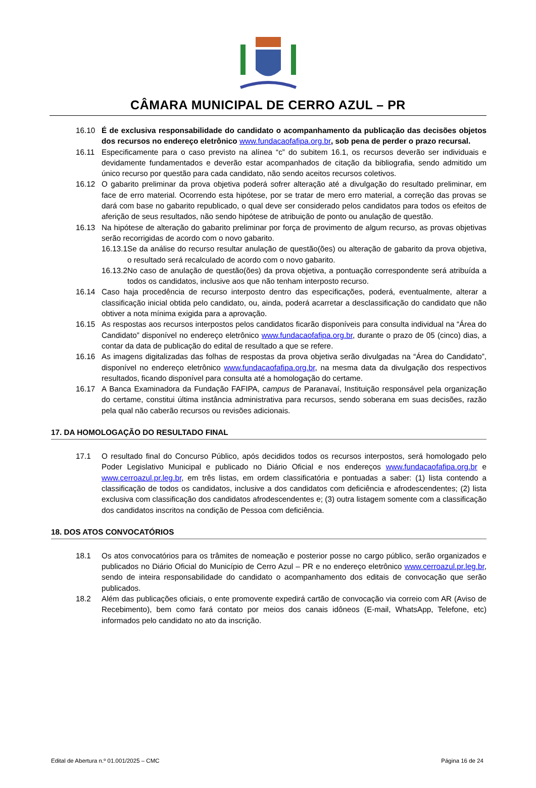CÂMARA MUNICIPAL DE CERRO AZUL – PR
16.10 É de exclusiva responsabilidade do candidato o acompanhamento da publicação das decisões objetos dos recursos no endereço eletrônico www.fundacaofafipa.org.br, sob pena de perder o prazo recursal.
16.11 Especificamente para o caso previsto na alínea “c” do subitem 16.1, os recursos deverão ser individuais e devidamente fundamentados e deverão estar acompanhados de citação da bibliografia, sendo admitido um único recurso por questão para cada candidato, não sendo aceitos recursos coletivos.
16.12 O gabarito preliminar da prova objetiva poderá sofrer alteração até a divulgação do resultado preliminar, em face de erro material. Ocorrendo esta hipótese, por se tratar de mero erro material, a correção das provas se dará com base no gabarito republicado, o qual deve ser considerado pelos candidatos para todos os efeitos de aferição de seus resultados, não sendo hipótese de atribuição de ponto ou anulação de questão.
16.13 Na hipótese de alteração do gabarito preliminar por força de provimento de algum recurso, as provas objetivas serão recorrigidas de acordo com o novo gabarito.
16.13.1Se da análise do recurso resultar anulação de questão(ões) ou alteração de gabarito da prova objetiva, o resultado será recalculado de acordo com o novo gabarito.
16.13.2No caso de anulação de questão(ões) da prova objetiva, a pontuação correspondente será atribuída a todos os candidatos, inclusive aos que não tenham interposto recurso.
16.14 Caso haja procedência de recurso interposto dentro das especificações, poderá, eventualmente, alterar a classificação inicial obtida pelo candidato, ou, ainda, poderá acarretar a desclassificação do candidato que não obtiver a nota mínima exigida para a aprovação.
16.15 As respostas aos recursos interpostos pelos candidatos ficarão disponíveis para consulta individual na “Área do Candidato” disponível no endereço eletrônico www.fundacaofafipa.org.br, durante o prazo de 05 (cinco) dias, a contar da data de publicação do edital de resultado a que se refere.
16.16 As imagens digitalizadas das folhas de respostas da prova objetiva serão divulgadas na “Área do Candidato”, disponível no endereço eletrônico www.fundacaofafipa.org.br, na mesma data da divulgação dos respectivos resultados, ficando disponível para consulta até a homologação do certame.
16.17 A Banca Examinadora da Fundação FAFIPA, campus de Paranavaí, Instituição responsável pela organização do certame, constitui última instância administrativa para recursos, sendo soberana em suas decisões, razão pela qual não caberão recursos ou revisões adicionais.
17. DA HOMOLOGAÇÃO DO RESULTADO FINAL
17.1 O resultado final do Concurso Público, após decididos todos os recursos interpostos, será homologado pelo Poder Legislativo Municipal e publicado no Diário Oficial e nos endereços www.fundacaofafipa.org.br e www.cerroazul.pr.leg.br, em três listas, em ordem classificatória e pontuadas a saber: (1) lista contendo a classificação de todos os candidatos, inclusive a dos candidatos com deficiência e afrodescendentes; (2) lista exclusiva com classificação dos candidatos afrodescendentes e; (3) outra listagem somente com a classificação dos candidatos inscritos na condição de Pessoa com deficiência.
18. DOS ATOS CONVOCATÓRIOS
18.1 Os atos convocatórios para os trâmites de nomeação e posterior posse no cargo público, serão organizados e publicados no Diário Oficial do Município de Cerro Azul – PR e no endereço eletrônico www.cerroazul.pr.leg.br, sendo de inteira responsabilidade do candidato o acompanhamento dos editais de convocação que serão publicados.
18.2 Além das publicações oficiais, o ente promovente expedirá cartão de convocação via correio com AR (Aviso de Recebimento), bem como fará contato por meios dos canais idôneos (E-mail, WhatsApp, Telefone, etc) informados pelo candidato no ato da inscrição.
Edital de Abertura n.º 01.001/2025 – CMC Página 16 de 24